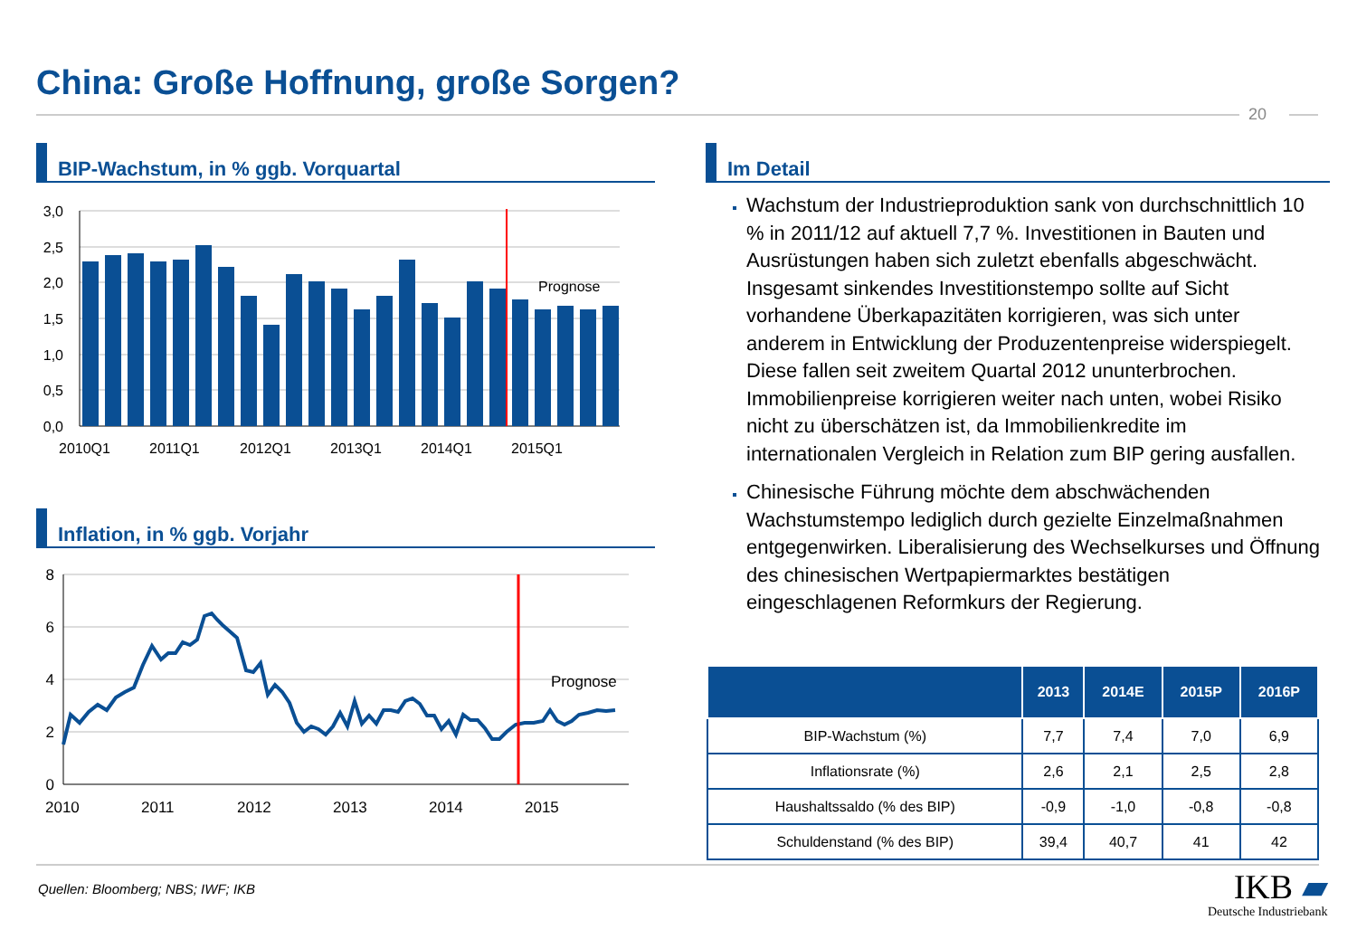China: Große Hoffnung, große Sorgen?
20
BIP-Wachstum, in % ggb. Vorquartal
Prognose
3,0
2,5
2,0
1,5
1,0
0,5
0,0
2010Q1
2011Q1
2012Q1
2013Q1
2014Q1
2015Q1
Inflation, in % ggb. Vorjahr
Prognose
8
6
4
2
0
2010
2011
2012
2013
2014
2015
Im Detail
Wachstum der Industrieproduktion sank von durchschnittlich 10 % in 2011/12 auf aktuell 7,7 %. Investitionen in Bauten und Ausrüstungen haben sich zuletzt ebenfalls abgeschwächt. Insgesamt sinkendes Investitionstempo sollte auf Sicht vorhandene Überkapazitäten korrigieren, was sich unter anderem in Entwicklung der Produzentenpreise widerspiegelt. Diese fallen seit zweitem Quartal 2012 ununterbrochen. Immobilienpreise korrigieren weiter nach unten, wobei Risiko nicht zu überschätzen ist, da Immobilienkredite im internationalen Vergleich in Relation zum BIP gering ausfallen.
Chinesische Führung möchte dem abschwächenden Wachstumstempo lediglich durch gezielte Einzelmaßnahmen entgegenwirken. Liberalisierung des Wechselkurses und Öffnung des chinesischen Wertpapiermarktes bestätigen eingeschlagenen Reformkurs der Regierung.
| | 2013 | 2014E | 2015P | 2016P |
| --- | --- | --- | --- | --- |
| BIP-Wachstum (%) | 7,7 | 7,4 | 7,0 | 6,9 |
| Inflationsrate (%) | 2,6 | 2,1 | 2,5 | 2,8 |
| Haushaltssaldo (% des BIP) | -0,9 | -1,0 | -0,8 | -0,8 |
| Schuldenstand (% des BIP) | 39,4 | 40,7 | 41 | 42 |
Quellen: Bloomberg; NBS; IWF; IKB
IKB ▰
Deutsche Industriebank